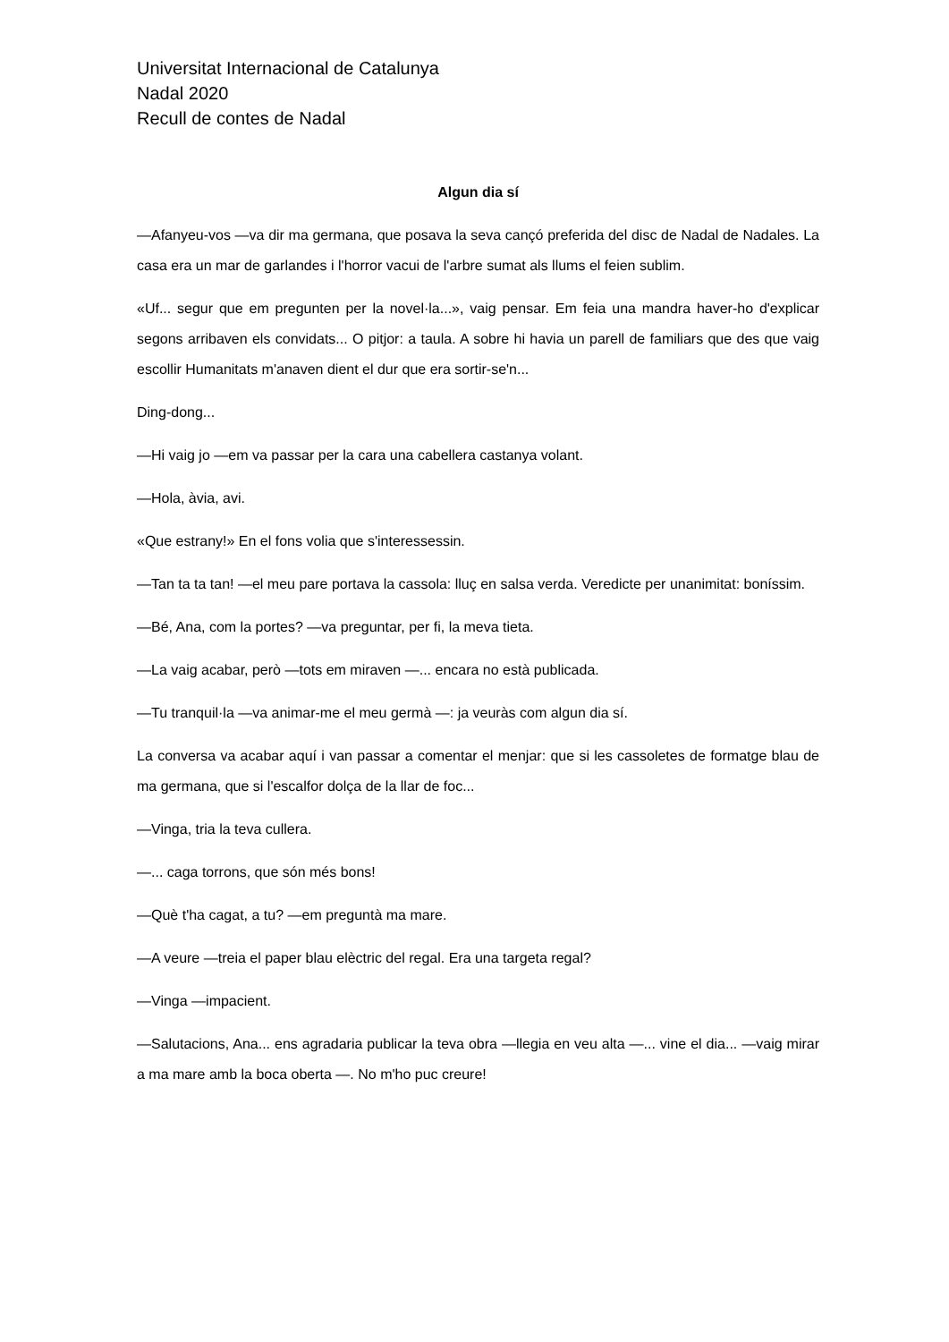Universitat Internacional de Catalunya
Nadal 2020
Recull de contes de Nadal
Algun dia sí
—Afanyeu-vos —va dir ma germana, que posava la seva cançó preferida del disc de Nadal de Nadales. La casa era un mar de garlandes i l'horror vacui de l'arbre sumat als llums el feien sublim.
«Uf... segur que em pregunten per la novel·la...», vaig pensar. Em feia una mandra haver-ho d'explicar segons arribaven els convidats... O pitjor: a taula. A sobre hi havia un parell de familiars que des que vaig escollir Humanitats m'anaven dient el dur que era sortir-se'n...
Ding-dong...
—Hi vaig jo —em va passar per la cara una cabellera castanya volant.
—Hola, àvia, avi.
«Que estrany!» En el fons volia que s'interessessin.
—Tan ta ta tan! —el meu pare portava la cassola: lluç en salsa verda. Veredicte per unanimitat: boníssim.
—Bé, Ana, com la portes? —va preguntar, per fi, la meva tieta.
—La vaig acabar, però —tots em miraven —... encara no està publicada.
—Tu tranquil·la —va animar-me el meu germà —: ja veuràs com algun dia sí.
La conversa va acabar aquí i van passar a comentar el menjar: que si les cassoletes de formatge blau de ma germana, que si l'escalfor dolça de la llar de foc...
—Vinga, tria la teva cullera.
—... caga torrons, que són més bons!
—Què t'ha cagat, a tu? —em preguntà ma mare.
—A veure —treia el paper blau elèctric del regal. Era una targeta regal?
—Vinga —impacient.
—Salutacions, Ana... ens agradaria publicar la teva obra —llegia en veu alta —... vine el dia... —vaig mirar a ma mare amb la boca oberta —. No m'ho puc creure!